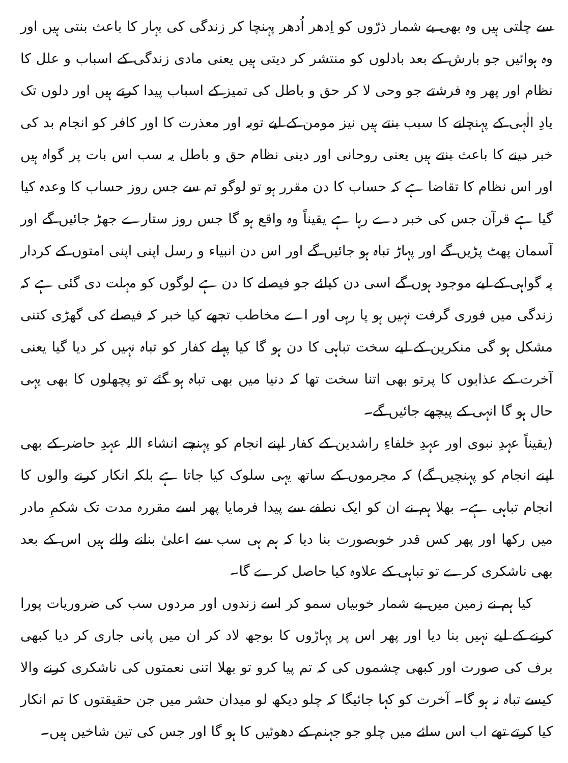سے چلتی ہیں وہ بھی بے شمار ذرّوں کو اِدھر اُدھر پہنچا کر زندگی کی بہار کا باعث بنتی ہیں اور وہ ہوائیں جو بارش کے بعد بادلوں کو منتشر کر دیتی ہیں یعنی مادی زندگی کے اسباب و علل کا نظام اور پھر وہ فرشتے جو وحی لا کر حق و باطل کی تمیز کے اسباب پیدا کرتے ہیں اور دلوں تک یادِ الٰہی کے پہنچانے کا سبب بنتے ہیں نیز مومن کے لیے توبہ اور معذرت کا اور کافر کو انجام بد کی خبر دینے کا باعث بنتے ہیں یعنی روحانی اور دینی نظام حق و باطل یہ سب اس بات پر گواہ ہیں اور اس نظام کا تقاضا ہے کہ حساب کا دن مقرر ہو تو لوگو تم سے جس روز حساب کا وعدہ کیا گیا ہے قرآن جس کی خبر دے رہا ہے یقیناً وہ واقع ہو گا جس روز ستارے جھڑ جائیں گے اور آسمان پھٹ پڑیں گے اور پہاڑ تباہ ہو جائیں گے اور اس دن انبیاء و رسل اپنی اپنی امتوں کے کردار پہ گواہی کے لیے موجود ہوں گے اسی دن کیلئے جو فیصلے کا دن ہے لوگوں کو مہلت دی گئی ہے کہ زندگی میں فوری گرفت نہیں ہو پا رہی اور اے مخاطب تجھے کیا خبر کہ فیصلے کی گھڑی کتنی مشکل ہو گی منکرین کے لیے سخت تباہی کا دن ہو گا کیا پہلے کفار کو تباہ نہیں کر دیا گیا یعنی آخرت کے عذابوں کا پرتو بھی اتنا سخت تھا کہ دنیا میں بھی تباہ ہو گئے تو پچھلوں کا بھی یہی حال ہو گا انہی کے پیچھے جائیں گے۔
(یقیناً عہدِ نبوی اور عہدِ خلفاءِ راشدین کے کفار اپنے انجام کو پہنچے انشاء اللہ عہدِ حاضر کے بھی اپنے انجام کو پہنچیں گے) کہ مجرموں کے ساتھ یہی سلوک کیا جاتا ہے بلکہ انکار کرنے والوں کا انجام تباہی ہے۔ بھلا ہم نے ان کو ایک نطفے سے پیدا فرمایا پھر اسے مقررہ مدت تک شکمِ مادر میں رکھا اور پھر کس قدر خوبصورت بنا دیا کہ ہم ہی سب سے اعلیٰ بنانے والے ہیں اس کے بعد بھی ناشکری کرے تو تباہی کے علاوہ کیا حاصل کرے گا۔
کیا ہم نے زمین میں بے شمار خوبیاں سمو کر اسے زندوں اور مردوں سب کی ضروریات پورا کرنے کے لیے نہیں بنا دیا اور پھر اس پر پہاڑوں کا بوجھ لاد کر ان میں پانی جاری کر دیا کبھی برف کی صورت اور کبھی چشموں کی کہ تم پیا کرو تو بھلا اتنی نعمتوں کی ناشکری کرنے والا کیسے تباہ نہ ہو گا۔ آخرت کو کہا جائیگا کہ چلو دیکھ لو میدان حشر میں جن حقیقتوں کا تم انکار کیا کرتے تھے اب اس سائے میں چلو جو جہنم کے دھوئیں کا ہو گا اور جس کی تین شاخیں ہیں۔